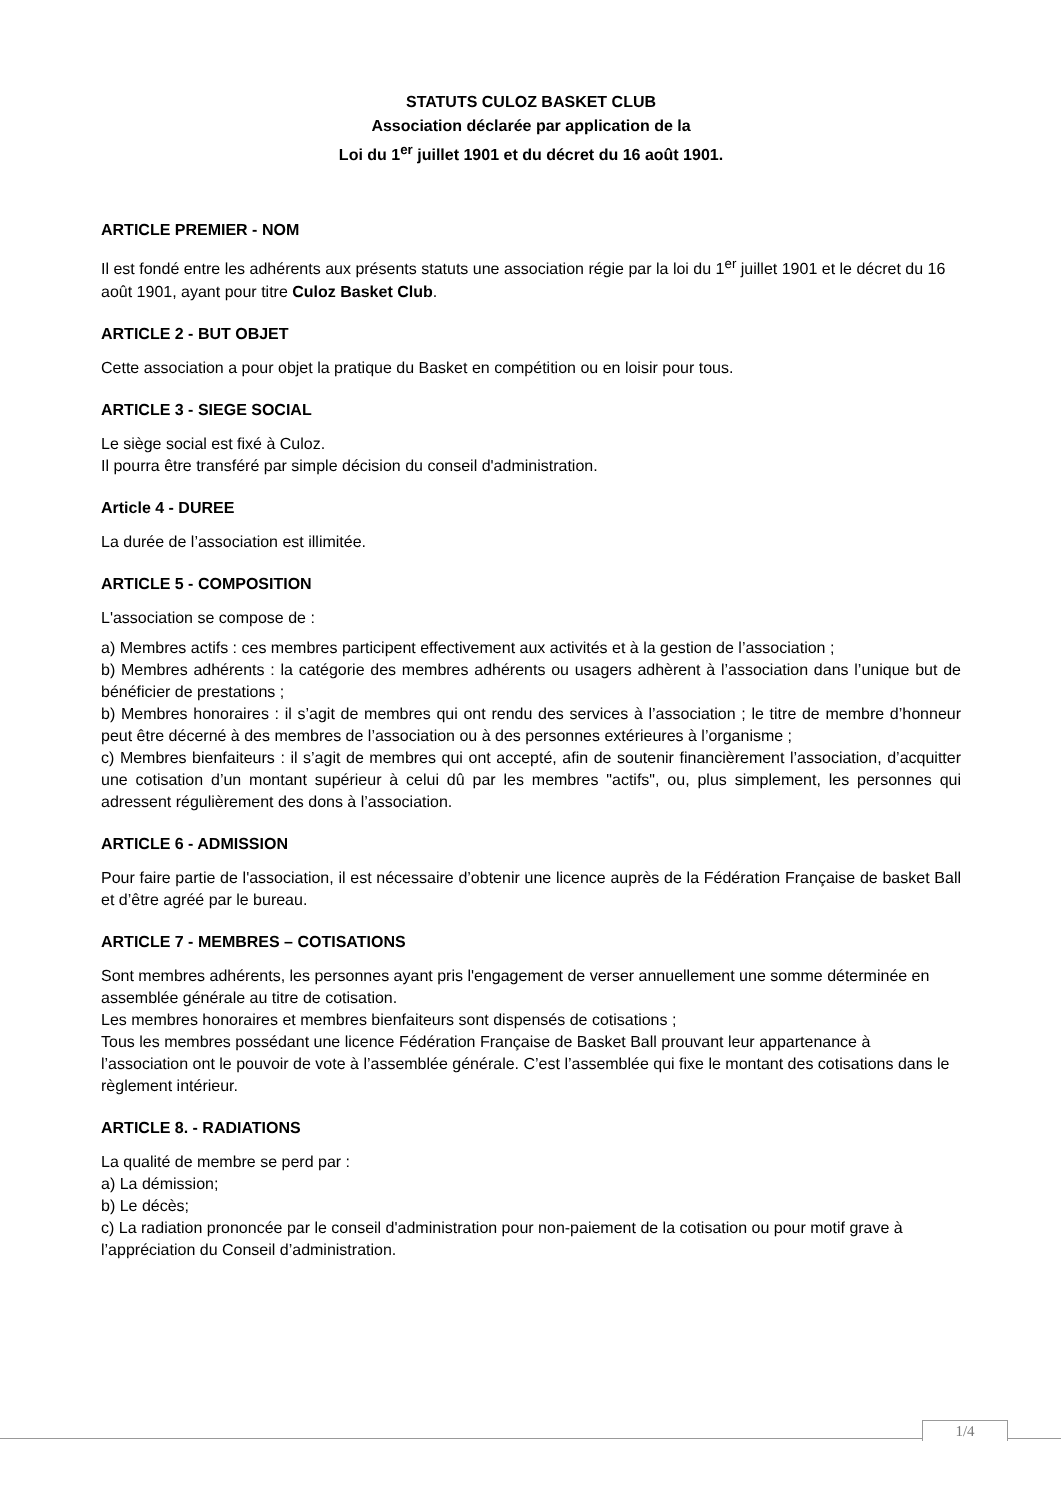STATUTS CULOZ BASKET CLUB
Association déclarée par application de la
Loi du 1<sup>er</sup> juillet 1901 et du décret du 16 août 1901.
ARTICLE PREMIER - NOM
Il est fondé entre les adhérents aux présents statuts une association régie par la loi du 1<sup>er</sup> juillet 1901 et le décret du 16 août 1901, ayant pour titre Culoz Basket Club.
ARTICLE 2 - BUT OBJET
Cette association a pour objet la pratique du Basket en compétition ou en loisir pour tous.
ARTICLE 3 - SIEGE SOCIAL
Le siège social est fixé à Culoz.
Il pourra être transféré par simple décision du conseil d'administration.
Article 4 - DUREE
La durée de l’association est illimitée.
ARTICLE 5 - COMPOSITION
L'association se compose de :
a) Membres actifs : ces membres participent effectivement aux activités et à la gestion de l’association ;
b) Membres adhérents : la catégorie des membres adhérents ou usagers adhèrent à l’association dans l’unique but de bénéficier de prestations ;
b) Membres honoraires : il s’agit de membres qui ont rendu des services à l’association ; le titre de membre d’honneur peut être décerné à des membres de l’association ou à des personnes extérieures à l’organisme ;
c) Membres bienfaiteurs : il s’agit de membres qui ont accepté, afin de soutenir financièrement l’association, d’acquitter une cotisation d’un montant supérieur à celui dû par les membres "actifs", ou, plus simplement, les personnes qui adressent régulièrement des dons à l’association.
ARTICLE 6 - ADMISSION
Pour faire partie de l'association, il est nécessaire d’obtenir une licence auprès de la Fédération Française de basket Ball et d’être agréé par le bureau.
ARTICLE 7 - MEMBRES – COTISATIONS
Sont membres adhérents, les personnes ayant pris l'engagement de verser annuellement une somme déterminée en assemblée générale au titre de cotisation.
Les membres honoraires et membres bienfaiteurs sont dispensés de cotisations ;
Tous les membres possédant une licence Fédération Française de Basket Ball prouvant leur appartenance à l’association ont le pouvoir de vote à l’assemblée générale. C’est l’assemblée qui fixe le montant des cotisations dans le règlement intérieur.
ARTICLE 8. - RADIATIONS
La qualité de membre se perd par :
a) La démission;
b) Le décès;
c) La radiation prononcée par le conseil d'administration pour non-paiement de la cotisation ou pour motif grave à l’appréciation du Conseil d’administration.
1/4